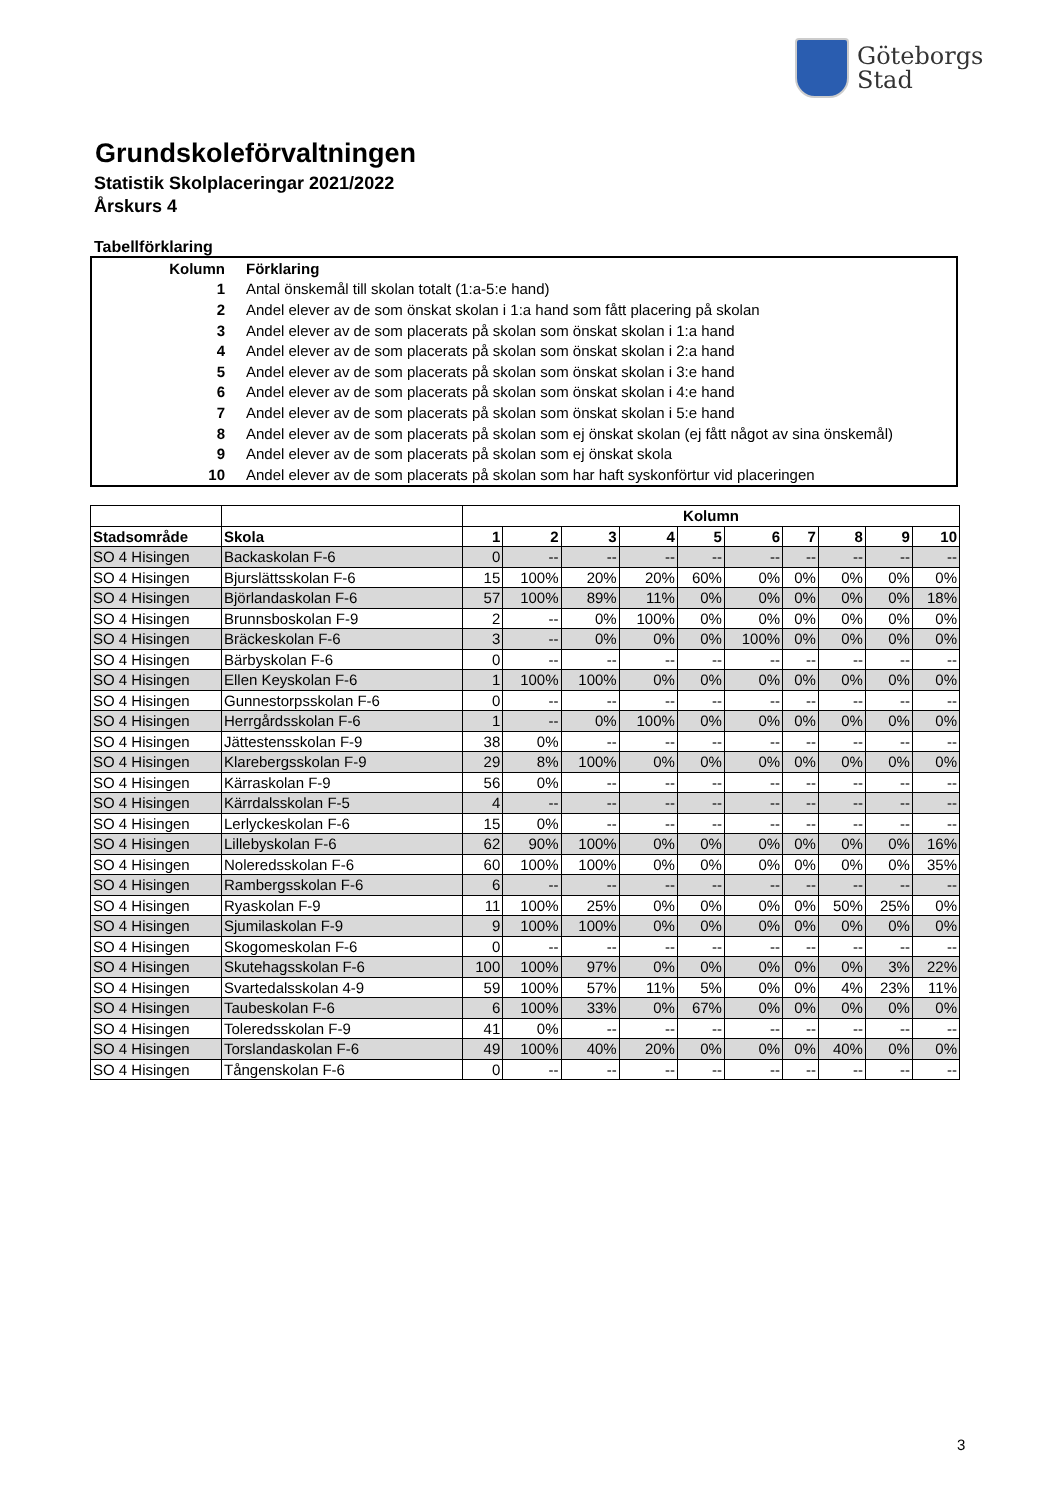Göteborgs
Stad
Grundskoleförvaltningen
Statistik Skolplaceringar 2021/2022
Årskurs 4
Tabellförklaring
| Kolumn | Förklaring |
| 1 | Antal önskemål till skolan totalt (1:a-5:e hand) |
| 2 | Andel elever av de som önskat skolan i 1:a hand som fått placering på skolan |
| 3 | Andel elever av de som placerats på skolan som önskat skolan i 1:a hand |
| 4 | Andel elever av de som placerats på skolan som önskat skolan i 2:a hand |
| 5 | Andel elever av de som placerats på skolan som önskat skolan i 3:e hand |
| 6 | Andel elever av de som placerats på skolan som önskat skolan i 4:e hand |
| 7 | Andel elever av de som placerats på skolan som önskat skolan i 5:e hand |
| 8 | Andel elever av de som placerats på skolan som ej önskat skolan (ej fått något av sina önskemål) |
| 9 | Andel elever av de som placerats på skolan som ej önskat skola |
| 10 | Andel elever av de som placerats på skolan som har haft syskonförtur vid placeringen |
| | | Kolumn | | | | | | | | | |
| --- | --- | --- | --- | --- | --- | --- | --- | --- | --- | --- | --- |
| Stadsområde | Skola | 1 | 2 | 3 | 4 | 5 | 6 | 7 | 8 | 9 | 10 |
| SO 4 Hisingen | Backaskolan F-6 | 0 | -- | -- | -- | -- | -- | -- | -- | -- | -- |
| SO 4 Hisingen | Bjurslättsskolan F-6 | 15 | 100% | 20% | 20% | 60% | 0% | 0% | 0% | 0% | 0% |
| SO 4 Hisingen | Björlandaskolan F-6 | 57 | 100% | 89% | 11% | 0% | 0% | 0% | 0% | 0% | 18% |
| SO 4 Hisingen | Brunnsboskolan F-9 | 2 | -- | 0% | 100% | 0% | 0% | 0% | 0% | 0% | 0% |
| SO 4 Hisingen | Bräckeskolan F-6 | 3 | -- | 0% | 0% | 0% | 100% | 0% | 0% | 0% | 0% |
| SO 4 Hisingen | Bärbyskolan F-6 | 0 | -- | -- | -- | -- | -- | -- | -- | -- | -- |
| SO 4 Hisingen | Ellen Keyskolan F-6 | 1 | 100% | 100% | 0% | 0% | 0% | 0% | 0% | 0% | 0% |
| SO 4 Hisingen | Gunnestorpsskolan F-6 | 0 | -- | -- | -- | -- | -- | -- | -- | -- | -- |
| SO 4 Hisingen | Herrgårdsskolan F-6 | 1 | -- | 0% | 100% | 0% | 0% | 0% | 0% | 0% | 0% |
| SO 4 Hisingen | Jättestensskolan F-9 | 38 | 0% | -- | -- | -- | -- | -- | -- | -- | -- |
| SO 4 Hisingen | Klarebergsskolan F-9 | 29 | 8% | 100% | 0% | 0% | 0% | 0% | 0% | 0% | 0% |
| SO 4 Hisingen | Kärraskolan F-9 | 56 | 0% | -- | -- | -- | -- | -- | -- | -- | -- |
| SO 4 Hisingen | Kärrdalsskolan F-5 | 4 | -- | -- | -- | -- | -- | -- | -- | -- | -- |
| SO 4 Hisingen | Lerlyckeskolan F-6 | 15 | 0% | -- | -- | -- | -- | -- | -- | -- | -- |
| SO 4 Hisingen | Lillebyskolan F-6 | 62 | 90% | 100% | 0% | 0% | 0% | 0% | 0% | 0% | 16% |
| SO 4 Hisingen | Noleredsskolan F-6 | 60 | 100% | 100% | 0% | 0% | 0% | 0% | 0% | 0% | 35% |
| SO 4 Hisingen | Rambergsskolan F-6 | 6 | -- | -- | -- | -- | -- | -- | -- | -- | -- |
| SO 4 Hisingen | Ryaskolan F-9 | 11 | 100% | 25% | 0% | 0% | 0% | 0% | 50% | 25% | 0% |
| SO 4 Hisingen | Sjumilaskolan F-9 | 9 | 100% | 100% | 0% | 0% | 0% | 0% | 0% | 0% | 0% |
| SO 4 Hisingen | Skogomeskolan F-6 | 0 | -- | -- | -- | -- | -- | -- | -- | -- | -- |
| SO 4 Hisingen | Skutehagsskolan F-6 | 100 | 100% | 97% | 0% | 0% | 0% | 0% | 0% | 3% | 22% |
| SO 4 Hisingen | Svartedalsskolan 4-9 | 59 | 100% | 57% | 11% | 5% | 0% | 0% | 4% | 23% | 11% |
| SO 4 Hisingen | Taubeskolan F-6 | 6 | 100% | 33% | 0% | 67% | 0% | 0% | 0% | 0% | 0% |
| SO 4 Hisingen | Toleredsskolan F-9 | 41 | 0% | -- | -- | -- | -- | -- | -- | -- | -- |
| SO 4 Hisingen | Torslandaskolan F-6 | 49 | 100% | 40% | 20% | 0% | 0% | 0% | 40% | 0% | 0% |
| SO 4 Hisingen | Tångenskolan F-6 | 0 | -- | -- | -- | -- | -- | -- | -- | -- | -- |
3